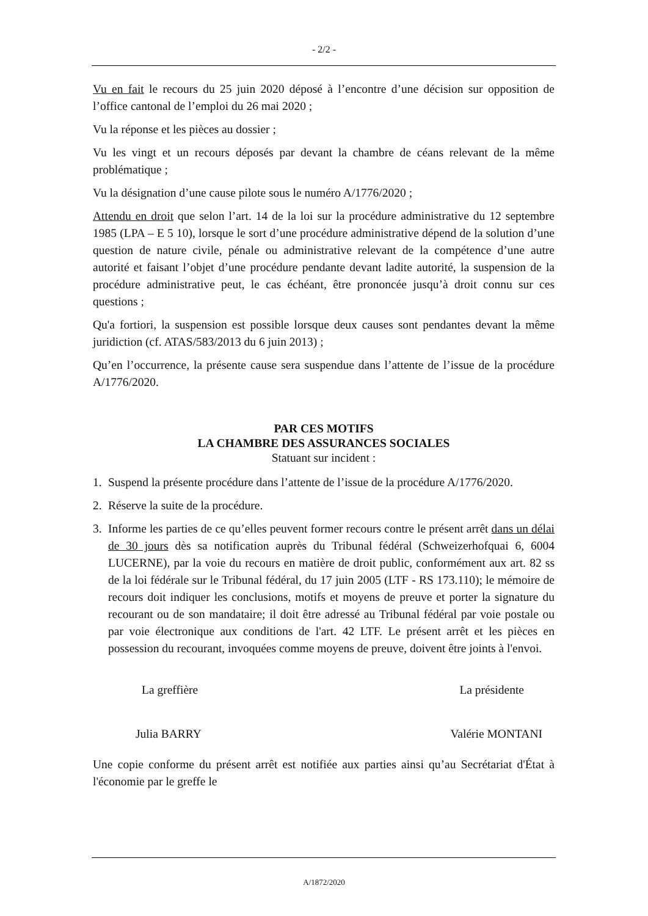- 2/2 -
Vu en fait le recours du 25 juin 2020 déposé à l’encontre d’une décision sur opposition de l’office cantonal de l’emploi du 26 mai 2020 ;
Vu la réponse et les pièces au dossier ;
Vu les vingt et un recours déposés par devant la chambre de céans relevant de la même problématique ;
Vu la désignation d’une cause pilote sous le numéro A/1776/2020 ;
Attendu en droit que selon l’art. 14 de la loi sur la procédure administrative du 12 septembre 1985 (LPA – E 5 10), lorsque le sort d’une procédure administrative dépend de la solution d’une question de nature civile, pénale ou administrative relevant de la compétence d’une autre autorité et faisant l’objet d’une procédure pendante devant ladite autorité, la suspension de la procédure administrative peut, le cas échéant, être prononcée jusqu’à droit connu sur ces questions ;
Qu'a fortiori, la suspension est possible lorsque deux causes sont pendantes devant la même juridiction (cf. ATAS/583/2013 du 6 juin 2013) ;
Qu’en l’occurrence, la présente cause sera suspendue dans l’attente de l’issue de la procédure A/1776/2020.
PAR CES MOTIFS
LA CHAMBRE DES ASSURANCES SOCIALES
Statuant sur incident :
1. Suspend la présente procédure dans l’attente de l’issue de la procédure A/1776/2020.
2. Réserve la suite de la procédure.
3. Informe les parties de ce qu’elles peuvent former recours contre le présent arrêt dans un délai de 30 jours dès sa notification auprès du Tribunal fédéral (Schweizerhofquai 6, 6004 LUCERNE), par la voie du recours en matière de droit public, conformément aux art. 82 ss de la loi fédérale sur le Tribunal fédéral, du 17 juin 2005 (LTF - RS 173.110); le mémoire de recours doit indiquer les conclusions, motifs et moyens de preuve et porter la signature du recourant ou de son mandataire; il doit être adressé au Tribunal fédéral par voie postale ou par voie électronique aux conditions de l'art. 42 LTF. Le présent arrêt et les pièces en possession du recourant, invoquées comme moyens de preuve, doivent être joints à l'envoi.
La greffière La présidente
Julia BARRY Valérie MONTANI
Une copie conforme du présent arrêt est notifiée aux parties ainsi qu’au Secrétariat d'État à l'économie par le greffe le
A/1872/2020